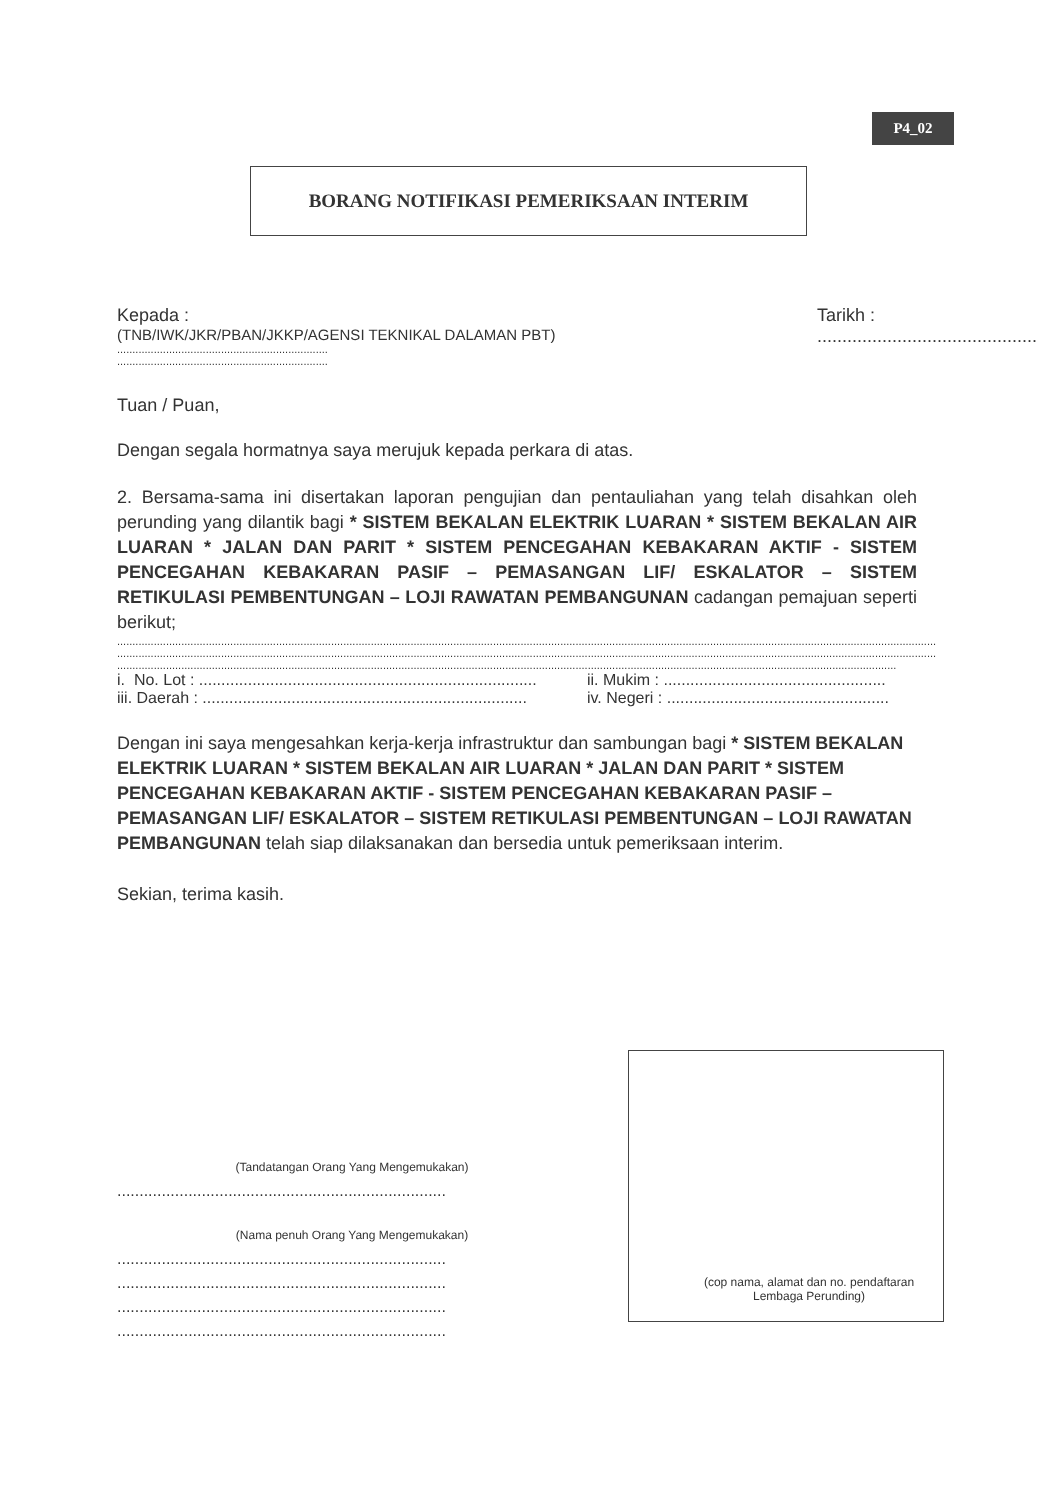P4_02
BORANG NOTIFIKASI PEMERIKSAAN INTERIM
Kepada :
(TNB/IWK/JKR/PBAN/JKKP/AGENSI TEKNIKAL DALAMAN PBT)
.....................................................................
.....................................................................
Tarikh :
............................................
Tuan / Puan,
Dengan segala hormatnya saya merujuk kepada perkara di atas.
2. Bersama-sama ini disertakan laporan pengujian dan pentauliahan yang telah disahkan oleh perunding yang dilantik bagi * SISTEM BEKALAN ELEKTRIK LUARAN * SISTEM BEKALAN AIR LUARAN * JALAN DAN PARIT * SISTEM PENCEGAHAN KEBAKARAN AKTIF - SISTEM PENCEGAHAN KEBAKARAN PASIF – PEMASANGAN LIF/ ESKALATOR – SISTEM RETIKULASI PEMBENTUNGAN – LOJI RAWATAN PEMBANGUNAN cadangan pemajuan seperti berikut;
............................................................................................................................................................................................................................................................................................
............................................................................................................................................................................................................................................................................................
............................................................................................................................................................................................................................................................................................
i. No. Lot : ............................................................................ ii. Mukim : ..................................................
iii. Daerah : ......................................................................... iv. Negeri : ..................................................
Dengan ini saya mengesahkan kerja-kerja infrastruktur dan sambungan bagi * SISTEM BEKALAN ELEKTRIK LUARAN * SISTEM BEKALAN AIR LUARAN * JALAN DAN PARIT * SISTEM PENCEGAHAN KEBAKARAN AKTIF - SISTEM PENCEGAHAN KEBAKARAN PASIF – PEMASANGAN LIF/ ESKALATOR – SISTEM RETIKULASI PEMBENTUNGAN – LOJI RAWATAN PEMBANGUNAN telah siap dilaksanakan dan bersedia untuk pemeriksaan interim.
Sekian, terima kasih.
(Tandatangan Orang Yang Mengemukakan)
..........................................................................
(Nama penuh Orang Yang Mengemukakan)
..........................................................................
..........................................................................
..........................................................................
..........................................................................
(cop nama, alamat dan no. pendaftaran Lembaga Perunding)